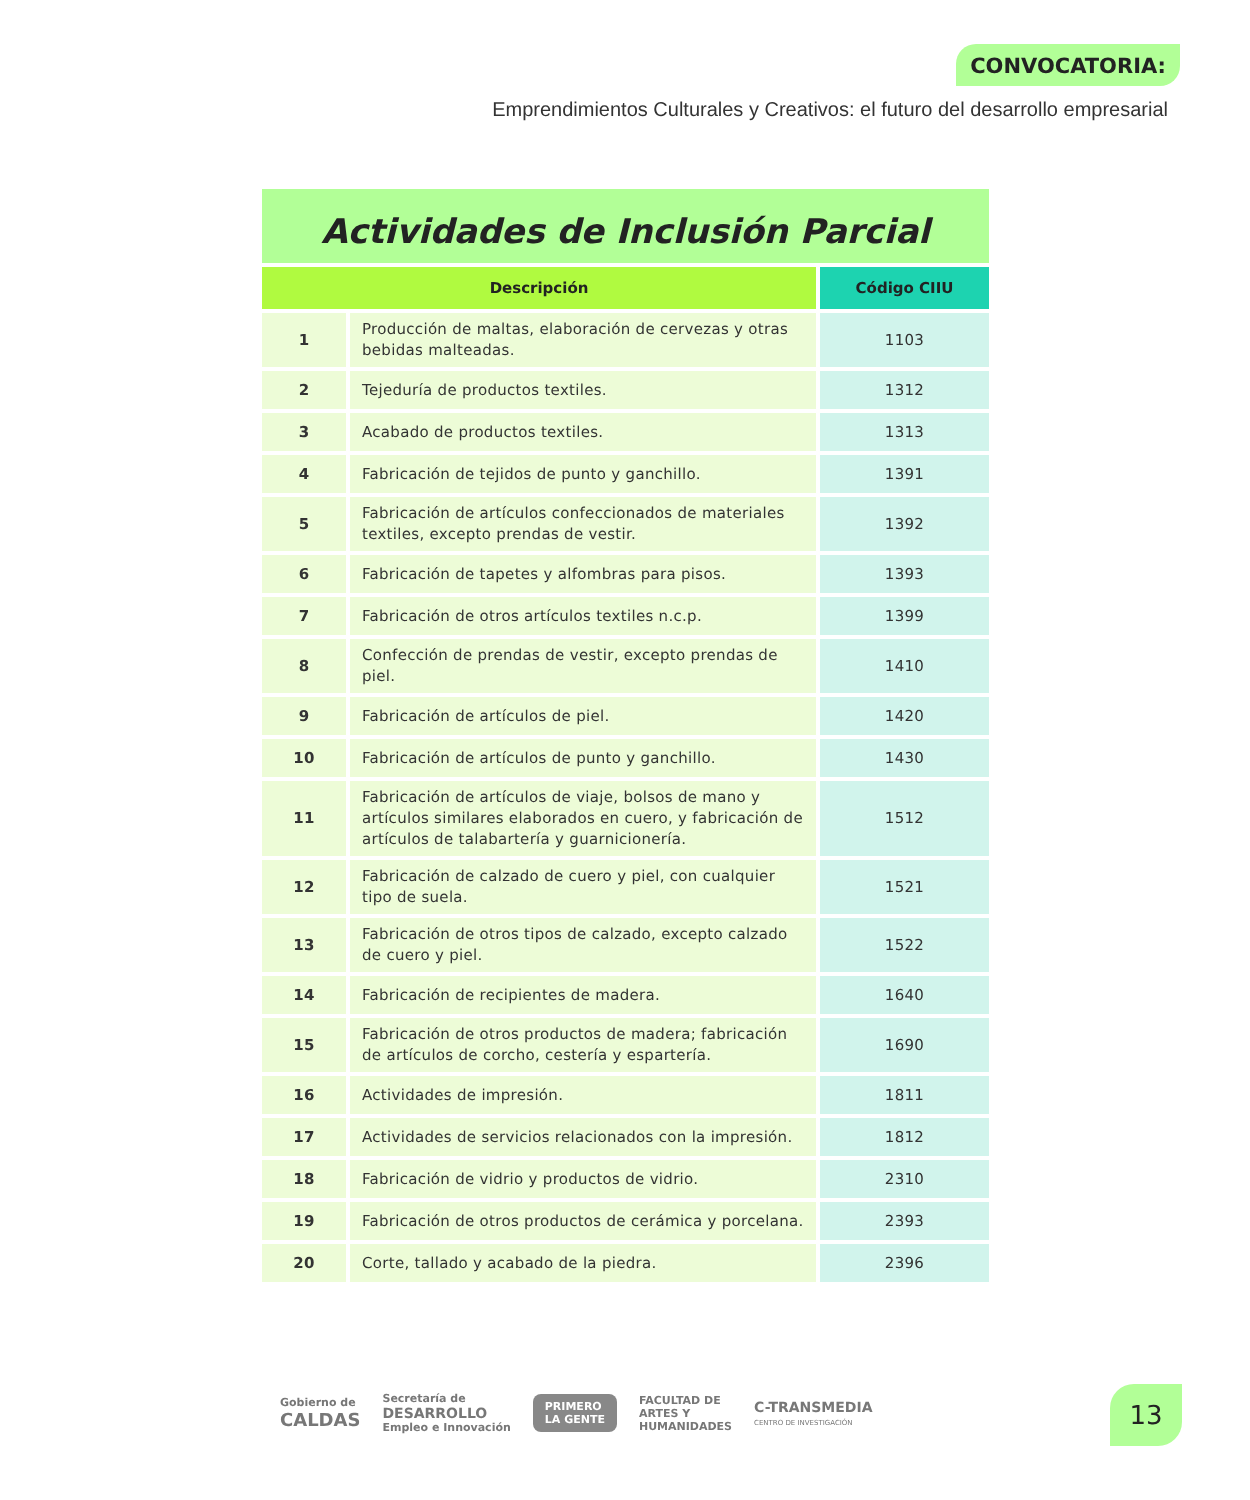CONVOCATORIA:
Emprendimientos Culturales y Creativos: el futuro del desarrollo empresarial
Actividades de Inclusión Parcial
| Descripción | | Código CIIU |
| --- | --- | --- |
| 1 | Producción de maltas, elaboración de cervezas y otras bebidas malteadas. | 1103 |
| 2 | Tejeduría de productos textiles. | 1312 |
| 3 | Acabado de productos textiles. | 1313 |
| 4 | Fabricación de tejidos de punto y ganchillo. | 1391 |
| 5 | Fabricación de artículos confeccionados de materiales textiles, excepto prendas de vestir. | 1392 |
| 6 | Fabricación de tapetes y alfombras para pisos. | 1393 |
| 7 | Fabricación de otros artículos textiles n.c.p. | 1399 |
| 8 | Confección de prendas de vestir, excepto prendas de piel. | 1410 |
| 9 | Fabricación de artículos de piel. | 1420 |
| 10 | Fabricación de artículos de punto y ganchillo. | 1430 |
| 11 | Fabricación de artículos de viaje, bolsos de mano y artículos similares elaborados en cuero, y fabricación de artículos de talabartería y guarnicionería. | 1512 |
| 12 | Fabricación de calzado de cuero y piel, con cualquier tipo de suela. | 1521 |
| 13 | Fabricación de otros tipos de calzado, excepto calzado de cuero y piel. | 1522 |
| 14 | Fabricación de recipientes de madera. | 1640 |
| 15 | Fabricación de otros productos de madera; fabricación de artículos de corcho, cestería y espartería. | 1690 |
| 16 | Actividades de impresión. | 1811 |
| 17 | Actividades de servicios relacionados con la impresión. | 1812 |
| 18 | Fabricación de vidrio y productos de vidrio. | 2310 |
| 19 | Fabricación de otros productos de cerámica y porcelana. | 2393 |
| 20 | Corte, tallado y acabado de la piedra. | 2396 |
Gobierno de
CALDAS
Secretaría de
DESARROLLO
Empleo e Innovación
PRIMERO
LA GENTE
FACULTAD DE
ARTES Y
HUMANIDADES
C-TRANSMEDIA
CENTRO DE INVESTIGACIÓN
13